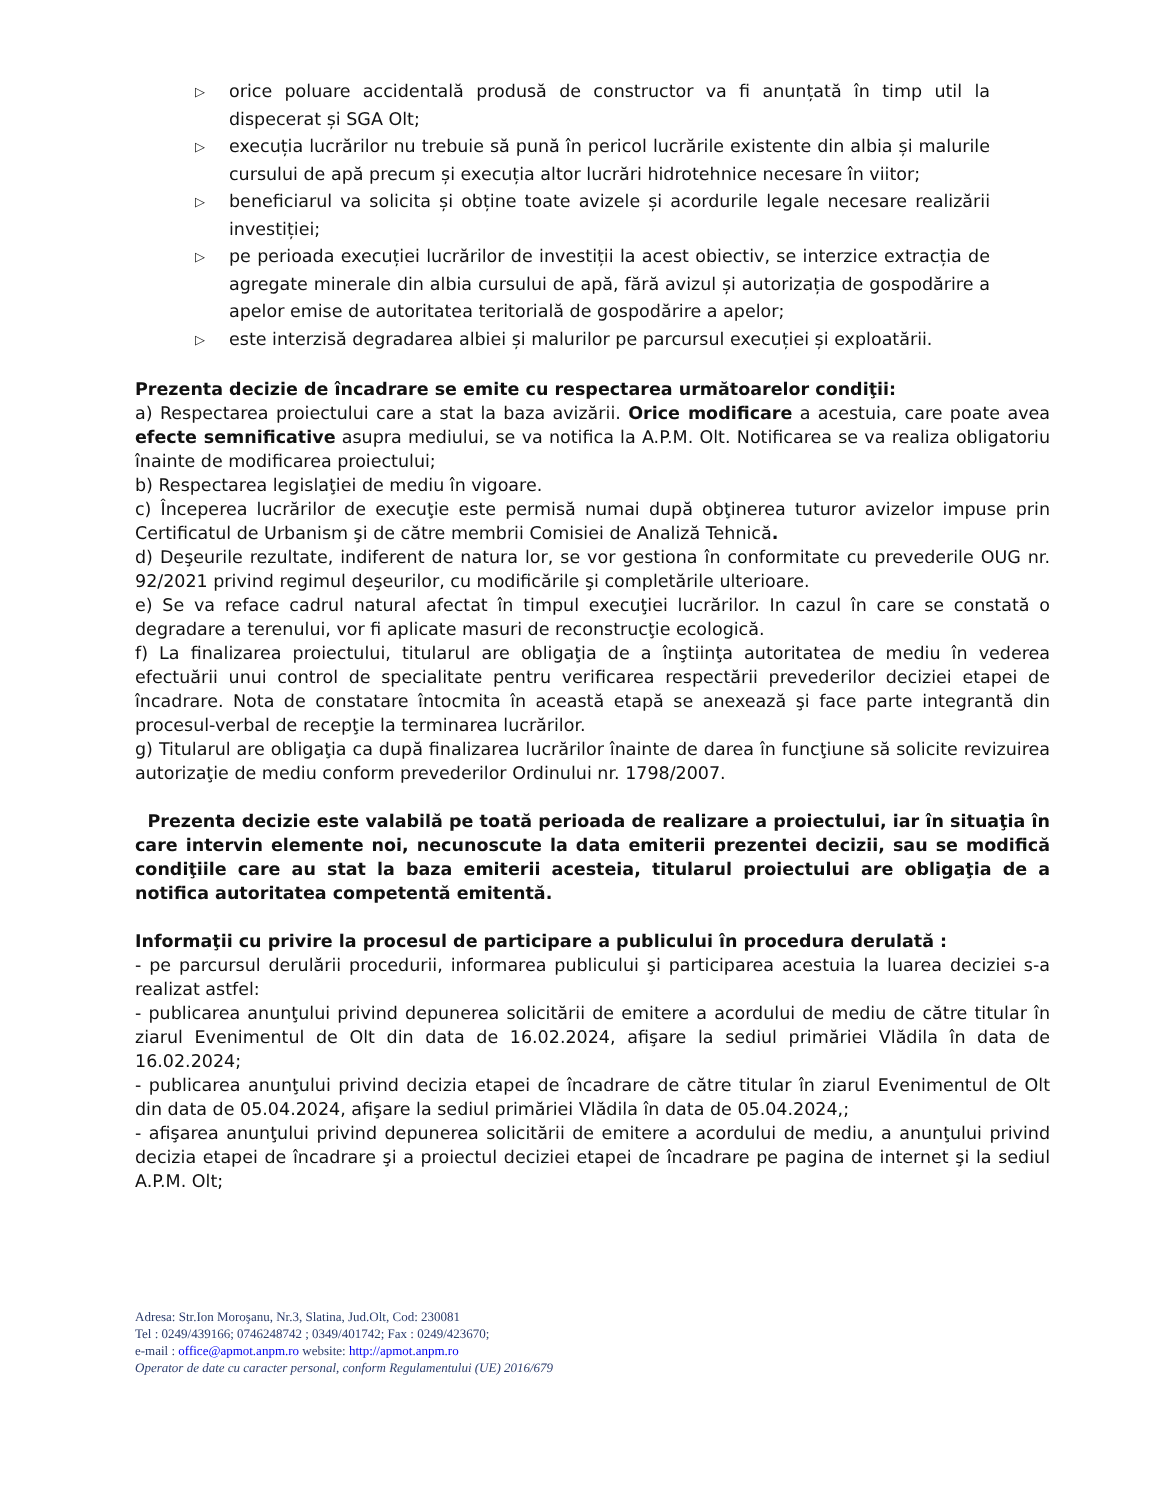▷ orice poluare accidentală produsă de constructor va fi anunțată în timp util la dispecerat și SGA Olt;
▷ execuția lucrărilor nu trebuie să pună în pericol lucrările existente din albia și malurile cursului de apă precum și execuția altor lucrări hidrotehnice necesare în viitor;
▷ beneficiarul va solicita și obține toate avizele și acordurile legale necesare realizării investiției;
▷ pe perioada execuției lucrărilor de investiții la acest obiectiv, se interzice extracția de agregate minerale din albia cursului de apă, fără avizul și autorizația de gospodărire a apelor emise de autoritatea teritorială de gospodărire a apelor;
▷ este interzisă degradarea albiei și malurilor pe parcursul execuției și exploatării.
Prezenta decizie de încadrare se emite cu respectarea următoarelor condiţii:
a) Respectarea proiectului care a stat la baza avizării. Orice modificare a acestuia, care poate avea efecte semnificative asupra mediului, se va notifica la A.P.M. Olt. Notificarea se va realiza obligatoriu înainte de modificarea proiectului;
b) Respectarea legislaţiei de mediu în vigoare.
c) Începerea lucrărilor de execuţie este permisă numai după obţinerea tuturor avizelor impuse prin Certificatul de Urbanism şi de către membrii Comisiei de Analiză Tehnică.
d) Deşeurile rezultate, indiferent de natura lor, se vor gestiona în conformitate cu prevederile OUG nr. 92/2021 privind regimul deşeurilor, cu modificările şi completările ulterioare.
e) Se va reface cadrul natural afectat în timpul execuţiei lucrărilor. In cazul în care se constată o degradare a terenului, vor fi aplicate masuri de reconstrucţie ecologică.
f) La finalizarea proiectului, titularul are obligaţia de a înştiinţa autoritatea de mediu în vederea efectuării unui control de specialitate pentru verificarea respectării prevederilor deciziei etapei de încadrare. Nota de constatare întocmita în această etapă se anexează şi face parte integrantă din procesul-verbal de recepţie la terminarea lucrărilor.
g) Titularul are obligaţia ca după finalizarea lucrărilor înainte de darea în funcţiune să solicite revizuirea autorizaţie de mediu conform prevederilor Ordinului nr. 1798/2007.
Prezenta decizie este valabilă pe toată perioada de realizare a proiectului, iar în situaţia în care intervin elemente noi, necunoscute la data emiterii prezentei decizii, sau se modifică condiţiile care au stat la baza emiterii acesteia, titularul proiectului are obligaţia de a notifica autoritatea competentă emitentă.
Informaţii cu privire la procesul de participare a publicului în procedura derulată :
- pe parcursul derulării procedurii, informarea publicului şi participarea acestuia la luarea deciziei s-a realizat astfel:
- publicarea anunţului privind depunerea solicitării de emitere a acordului de mediu de către titular în ziarul Evenimentul de Olt din data de 16.02.2024, afişare la sediul primăriei Vlădila în data de 16.02.2024;
- publicarea anunţului privind decizia etapei de încadrare de către titular în ziarul Evenimentul de Olt din data de 05.04.2024, afişare la sediul primăriei Vlădila în data de 05.04.2024,;
- afişarea anunţului privind depunerea solicitării de emitere a acordului de mediu, a anunţului privind decizia etapei de încadrare şi a proiectul deciziei etapei de încadrare pe pagina de internet şi la sediul A.P.M. Olt;
Adresa: Str.Ion Moroşanu, Nr.3, Slatina, Jud.Olt, Cod: 230081
Tel : 0249/439166; 0746248742 ; 0349/401742; Fax : 0249/423670;
e-mail : office@apmot.anpm.ro website: http://apmot.anpm.ro
Operator de date cu caracter personal, conform Regulamentului (UE) 2016/679